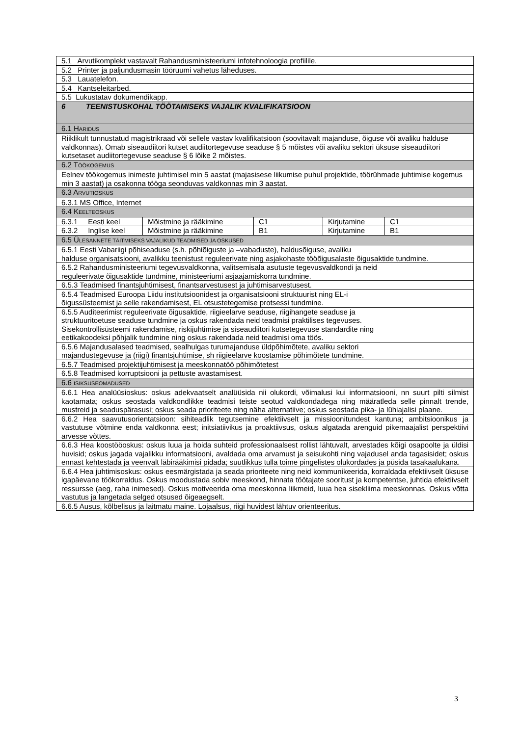| 5.1 Arvutikomplekt vastavalt Rahandusministeeriumi infotehnoloogia profiilile. | | | | |
| 5.2 Printer ja paljundusmasin tööruumi vahetus läheduses. | | | | |
| 5.3 Lauatelefon. | | | | |
| 5.4 Kantseleitarbed. | | | | |
| 5.5 Lukustatav dokumendikapp. | | | | |
| 6 TEENISTUSKOHAL TÖÖTAMISEKS VAJALIK KVALIFIKATSIOON | | | | |
| 6.1 H ARIDUS | | | | |
| Riiklikult tunnustatud magistrikraad või sellele vastav kvalifikatsioon (soovitavalt majanduse, õiguse või avaliku halduse valdkonnas). Omab siseaudiitori kutset audiitortegevuse seaduse § 5 mõistes või avaliku sektori üksuse siseaudiitori kutsetaset audiitortegevuse seaduse § 6 lõike 2 mõistes. | | | | |
| 6.2 T ÖÖKOGEMUS | | | | |
| Eelnev töökogemus inimeste juhtimisel min 5 aastat (majasisese liikumise puhul projektide, töörühmade juhtimise kogemus min 3 aastat) ja osakonna tööga seonduvas valdkonnas min 3 aastat. | | | | |
| 6.3 A RVUTIOSKUS | | | | |
| 6.3.1 MS Office, Internet | | | | |
| 6.4 K EELTEOSKUS | | | | |
| 6.3.1 Eesti keel | Mõistmine ja rääkimine | C1 | Kirjutamine | C1 |
| 6.3.2 Inglise keel | Mõistmine ja rääkimine | B1 | Kirjutamine | B1 |
| 6.5 Ü LESANNETE TÄITMISEKS VAJALIKUD TEADMISED JA OSKUSED | | | | |
| 6.5.1 Eesti Vabariigi põhiseaduse (s.h. põhiõiguste ja –vabaduste), haldusõiguse, avaliku halduse organisatsiooni, avalikku teenistust reguleerivate ning asjakohaste tööõigusalaste õigusaktide tundmine. | | | | |
| 6.5.2 Rahandusministeeriumi tegevusvaldkonna, valitsemisala asutuste tegevusvaldkondi ja neid reguleerivate õigusaktide tundmine, ministeeriumi asjaajamiskorra tundmine. | | | | |
| 6.5.3 Teadmised finantsjuhtimisest, finantsarvestusest ja juhtimisarvestusest. | | | | |
| 6.5.4 Teadmised Euroopa Liidu institutsioonidest ja organisatsiooni struktuurist ning EL-i õigussüsteemist ja selle rakendamisest, EL otsustetegemise protsessi tundmine. | | | | |
| 6.5.5 Auditeerimist reguleerivate õigusaktide, riigieelarve seaduse, riigihangete seaduse ja struktuuritoetuse seaduse tundmine ja oskus rakendada neid teadmisi praktilises tegevuses. Sisekontrollisüsteemi rakendamise, riskijuhtimise ja siseaudiitori kutsetegevuse standardite ning eetikakoodeksi põhjalik tundmine ning oskus rakendada neid teadmisi oma töös. | | | | |
| 6.5.6 Majandusalased teadmised, sealhulgas turumajanduse üldpõhimõtete, avaliku sektori majandustegevuse ja (riigi) finantsjuhtimise, sh riigieelarve koostamise põhimõtete tundmine. | | | | |
| 6.5.7 Teadmised projektijuhtimisest ja meeskonnatöö põhimõtetest | | | | |
| 6.5.8 Teadmised korruptsiooni ja pettuste avastamisest. | | | | |
| 6.6 ISIKSUSEOMADUSED | | | | |
| 6.6.1 Hea analüüsioskus: oskus adekvaatselt analüüsida nii olukordi, võimalusi kui informatsiooni, nn suurt pilti silmist kaotamata; oskus seostada valdkondlikke teadmisi teiste seotud valdkondadega ning määratleda selle pinnalt trende, mustreid ja seaduspärasusi; oskus seada prioriteete ning näha alternatiive; oskus seostada pika- ja lühiajalisi plaane. | | | | |
| 6.6.2 Hea saavutusorientatsioon: sihiteadlik tegutsemine efektiivselt ja missioonitundest kantuna; ambitsioonikus ja vastutuse võtmine enda valdkonna eest; initsiatiivikus ja proaktiivsus, oskus algatada arenguid pikemaajalist perspektiivi arvesse võttes. | | | | |
| 6.6.3 Hea koostööoskus: oskus luua ja hoida suhteid professionaalsest rollist lähtuvalt, arvestades kõigi osapoolte ja üldisi huvisid; oskus jagada vajalikku informatsiooni, avaldada oma arvamust ja seisukohti ning vajadusel anda tagasisidet; oskus ennast kehtestada ja veenvalt läbirääkimisi pidada; suutlikkus tulla toime pingelistes olukordades ja püsida tasakaalukana. | | | | |
| 6.6.4 Hea juhtimisoskus: oskus eesmärgistada ja seada prioriteete ning neid kommunikeerida, korraldada efektiivselt üksuse igapäevane töökorraldus. Oskus moodustada sobiv meeskond, hinnata töötajate sooritust ja kompetentse, juhtida efektiivselt ressursse (aeg, raha inimesed). Oskus motiveerida oma meeskonna liikmeid, luua hea sisekliima meeskonnas. Oskus võtta vastutus ja langetada selged otsused õigeaegselt. | | | | |
| 6.6.5 Ausus, kõlbelisus ja laitmatu maine. Lojaalsus, riigi huvidest lähtuv orienteeritus. | | | | |
3